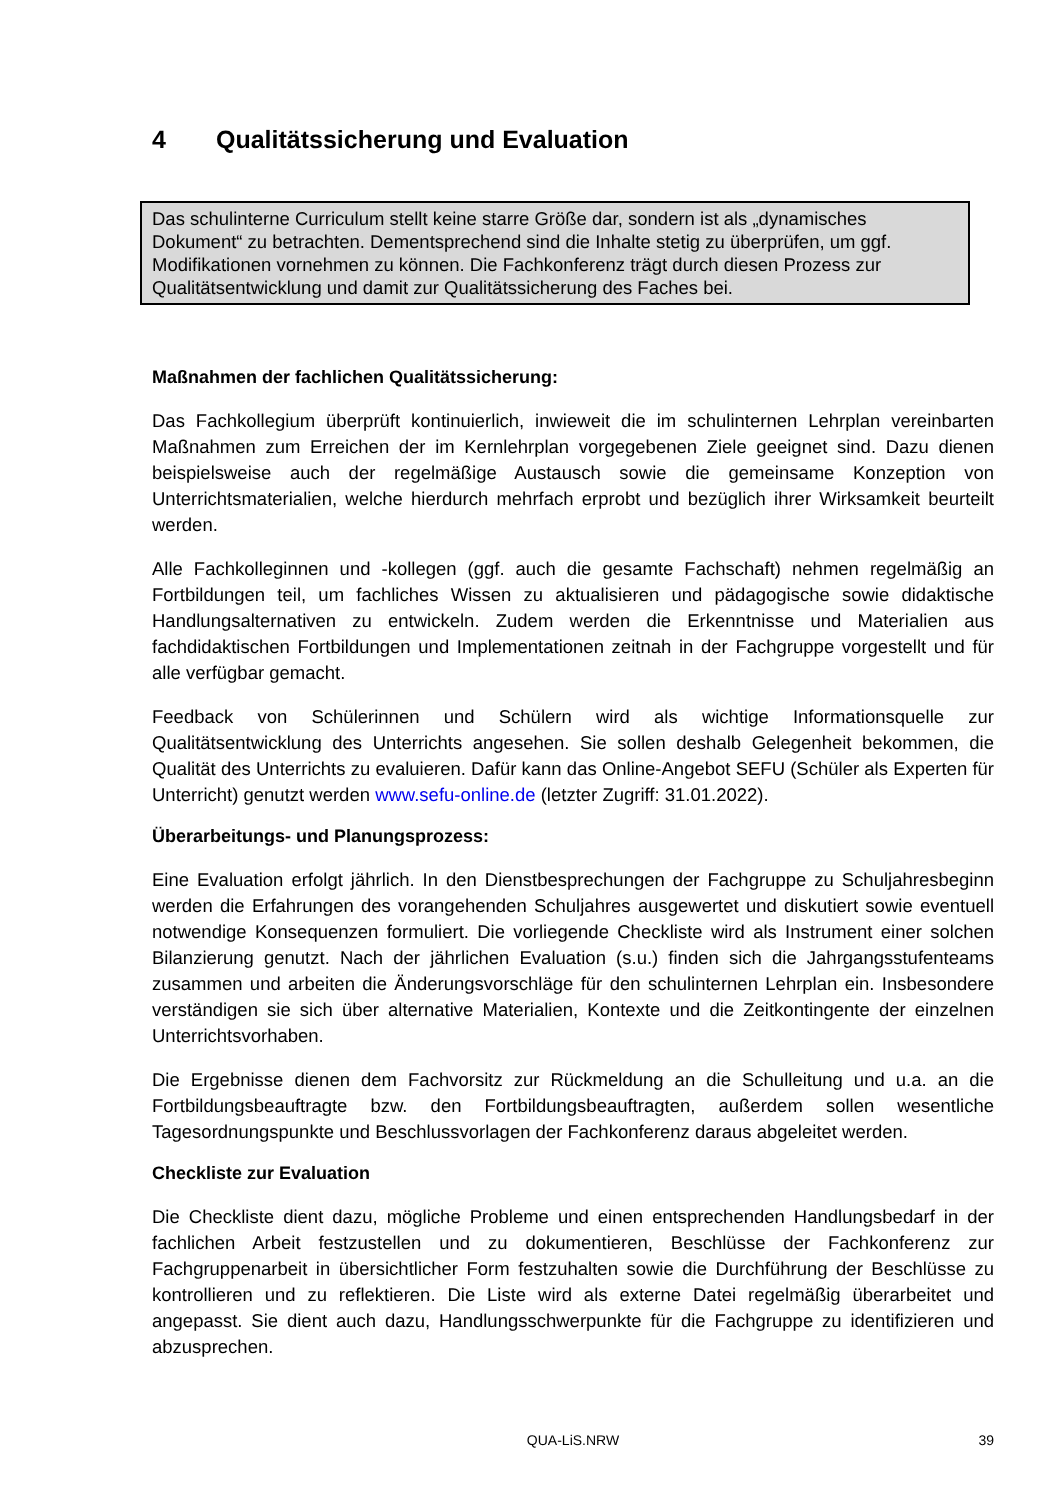4 Qualitätssicherung und Evaluation
Das schulinterne Curriculum stellt keine starre Größe dar, sondern ist als „dynamisches Dokument“ zu betrachten. Dementsprechend sind die Inhalte stetig zu überprüfen, um ggf. Modifikationen vornehmen zu können. Die Fachkonferenz trägt durch diesen Prozess zur Qualitätsentwicklung und damit zur Qualitätssicherung des Faches bei.
Maßnahmen der fachlichen Qualitätssicherung:
Das Fachkollegium überprüft kontinuierlich, inwieweit die im schulinternen Lehrplan vereinbarten Maßnahmen zum Erreichen der im Kernlehrplan vorgegebenen Ziele geeignet sind. Dazu dienen beispielsweise auch der regelmäßige Austausch sowie die gemeinsame Konzeption von Unterrichtsmaterialien, welche hierdurch mehrfach erprobt und bezüglich ihrer Wirksamkeit beurteilt werden.
Alle Fachkolleginnen und -kollegen (ggf. auch die gesamte Fachschaft) nehmen regelmäßig an Fortbildungen teil, um fachliches Wissen zu aktualisieren und pädagogische sowie didaktische Handlungsalternativen zu entwickeln. Zudem werden die Erkenntnisse und Materialien aus fachdidaktischen Fortbildungen und Implementationen zeitnah in der Fachgruppe vorgestellt und für alle verfügbar gemacht.
Feedback von Schülerinnen und Schülern wird als wichtige Informationsquelle zur Qualitätsentwicklung des Unterrichts angesehen. Sie sollen deshalb Gelegenheit bekommen, die Qualität des Unterrichts zu evaluieren. Dafür kann das Online-Angebot SEFU (Schüler als Experten für Unterricht) genutzt werden www.sefu-online.de (letzter Zugriff: 31.01.2022).
Überarbeitungs- und Planungsprozess:
Eine Evaluation erfolgt jährlich. In den Dienstbesprechungen der Fachgruppe zu Schuljahresbeginn werden die Erfahrungen des vorangehenden Schuljahres ausgewertet und diskutiert sowie eventuell notwendige Konsequenzen formuliert. Die vorliegende Checkliste wird als Instrument einer solchen Bilanzierung genutzt. Nach der jährlichen Evaluation (s.u.) finden sich die Jahrgangsstufenteams zusammen und arbeiten die Änderungsvorschläge für den schulinternen Lehrplan ein. Insbesondere verständigen sie sich über alternative Materialien, Kontexte und die Zeitkontingente der einzelnen Unterrichtsvorhaben.
Die Ergebnisse dienen dem Fachvorsitz zur Rückmeldung an die Schulleitung und u.a. an die Fortbildungsbeauftragte bzw. den Fortbildungsbeauftragten, außerdem sollen wesentliche Tagesordnungspunkte und Beschlussvorlagen der Fachkonferenz daraus abgeleitet werden.
Checkliste zur Evaluation
Die Checkliste dient dazu, mögliche Probleme und einen entsprechenden Handlungsbedarf in der fachlichen Arbeit festzustellen und zu dokumentieren, Beschlüsse der Fachkonferenz zur Fachgruppenarbeit in übersichtlicher Form festzuhalten sowie die Durchführung der Beschlüsse zu kontrollieren und zu reflektieren. Die Liste wird als externe Datei regelmäßig überarbeitet und angepasst. Sie dient auch dazu, Handlungsschwerpunkte für die Fachgruppe zu identifizieren und abzusprechen.
QUA-LiS.NRW 39